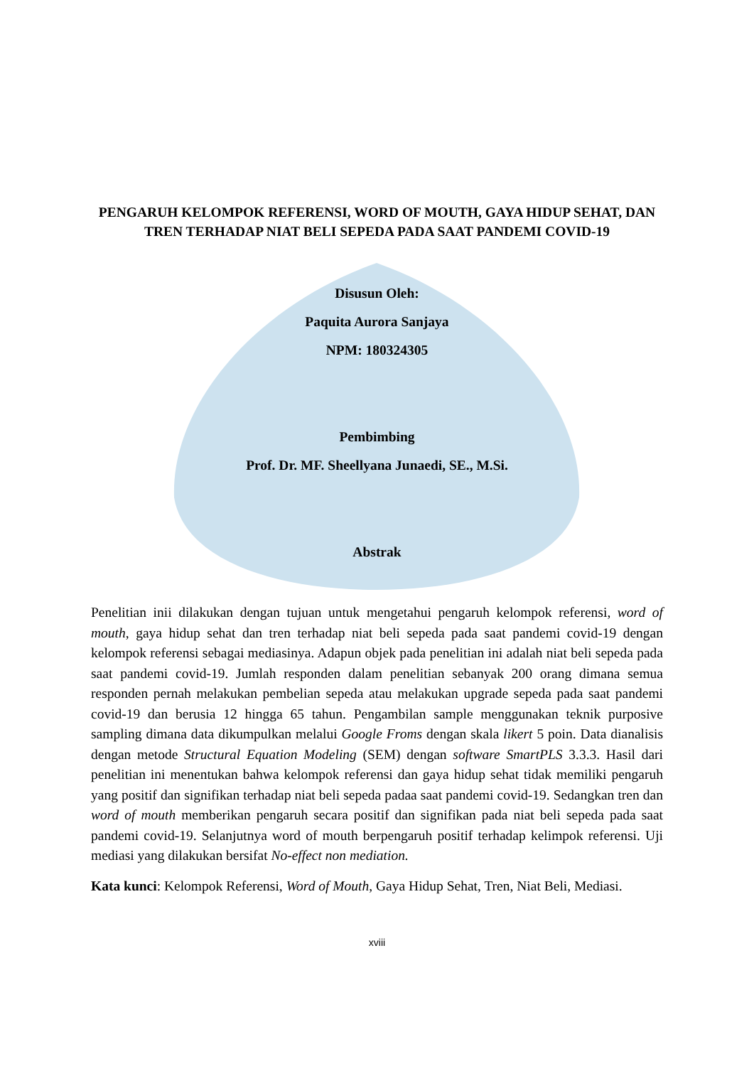PENGARUH KELOMPOK REFERENSI, WORD OF MOUTH, GAYA HIDUP SEHAT, DAN TREN TERHADAP NIAT BELI SEPEDA PADA SAAT PANDEMI COVID-19
Disusun Oleh:
Paquita Aurora Sanjaya
NPM: 180324305
Pembimbing
Prof. Dr. MF. Sheellyana Junaedi, SE., M.Si.
Abstrak
Penelitian inii dilakukan dengan tujuan untuk mengetahui pengaruh kelompok referensi, word of mouth, gaya hidup sehat dan tren terhadap niat beli sepeda pada saat pandemi covid-19 dengan kelompok referensi sebagai mediasinya. Adapun objek pada penelitian ini adalah niat beli sepeda pada saat pandemi covid-19. Jumlah responden dalam penelitian sebanyak 200 orang dimana semua responden pernah melakukan pembelian sepeda atau melakukan upgrade sepeda pada saat pandemi covid-19 dan berusia 12 hingga 65 tahun. Pengambilan sample menggunakan teknik purposive sampling dimana data dikumpulkan melalui Google Froms dengan skala likert 5 poin. Data dianalisis dengan metode Structural Equation Modeling (SEM) dengan software SmartPLS 3.3.3. Hasil dari penelitian ini menentukan bahwa kelompok referensi dan gaya hidup sehat tidak memiliki pengaruh yang positif dan signifikan terhadap niat beli sepeda padaa saat pandemi covid-19. Sedangkan tren dan word of mouth memberikan pengaruh secara positif dan signifikan pada niat beli sepeda pada saat pandemi covid-19. Selanjutnya word of mouth berpengaruh positif terhadap kelimpok referensi. Uji mediasi yang dilakukan bersifat No-effect non mediation.
Kata kunci: Kelompok Referensi, Word of Mouth, Gaya Hidup Sehat, Tren, Niat Beli, Mediasi.
xviii